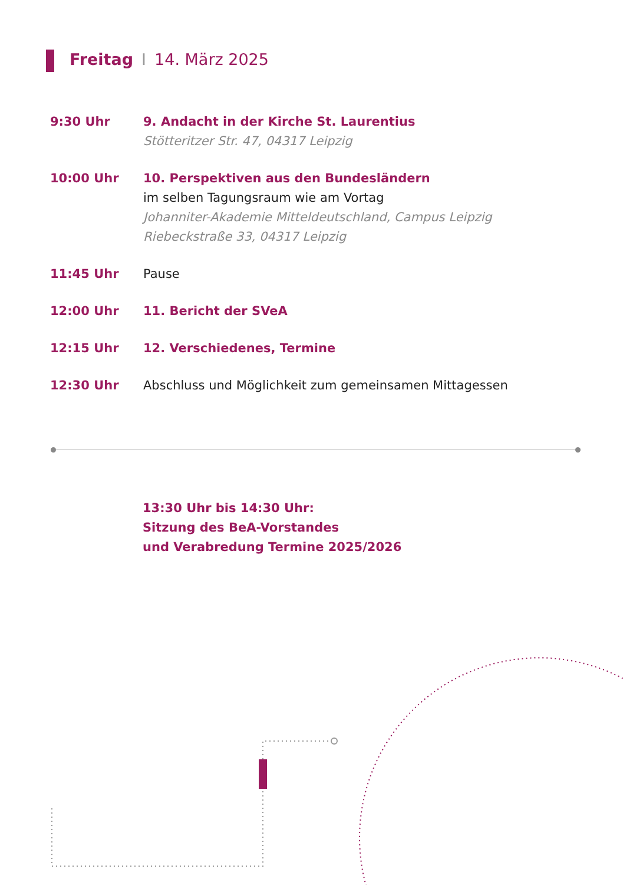Freitag I 14. März 2025
9:30 Uhr 9. Andacht in der Kirche St. Laurentius
Stötteritzer Str. 47, 04317 Leipzig
10:00 Uhr 10. Perspektiven aus den Bundesländern
im selben Tagungsraum wie am Vortag
Johanniter-Akademie Mitteldeutschland, Campus Leipzig
Riebeckstraße 33, 04317 Leipzig
11:45 Uhr Pause
12:00 Uhr 11. Bericht der SVeA
12:15 Uhr 12. Verschiedenes, Termine
12:30 Uhr Abschluss und Möglichkeit zum gemeinsamen Mittagessen
13:30 Uhr bis 14:30 Uhr:
Sitzung des BeA-Vorstandes
und Verabredung Termine 2025/2026